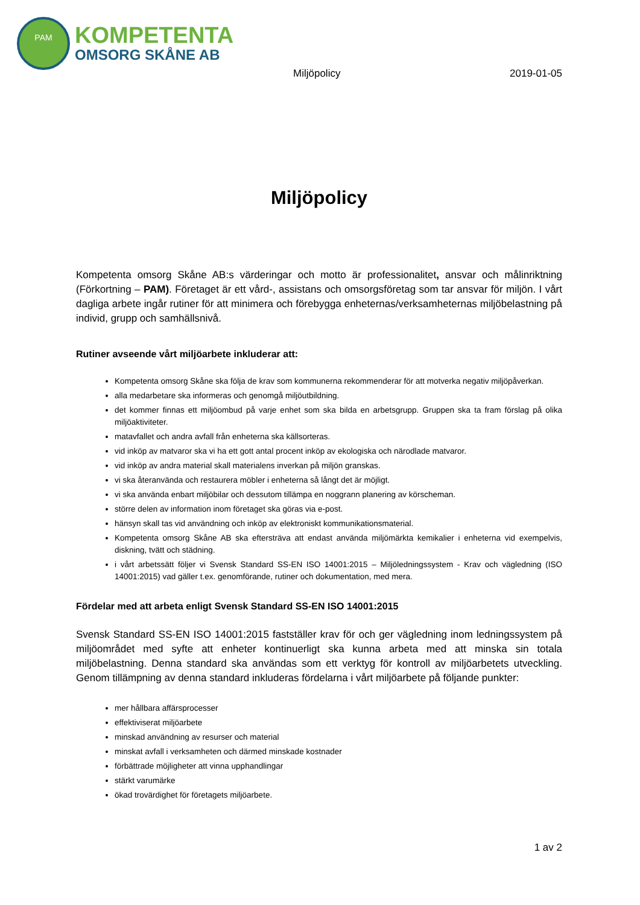PAM
KOMPETENTA
OMSORG SKÅNE AB
Miljöpolicy 2019-01-05
Miljöpolicy
Kompetenta omsorg Skåne AB:s värderingar och motto är professionalitet, ansvar och målinriktning (Förkortning – PAM). Företaget är ett vård-, assistans och omsorgsföretag som tar ansvar för miljön. I vårt dagliga arbete ingår rutiner för att minimera och förebygga enheternas/verksamheternas miljöbelastning på individ, grupp och samhällsnivå.
Rutiner avseende vårt miljöarbete inkluderar att:
Kompetenta omsorg Skåne ska följa de krav som kommunerna rekommenderar för att motverka negativ miljöpåverkan.
alla medarbetare ska informeras och genomgå miljöutbildning.
det kommer finnas ett miljöombud på varje enhet som ska bilda en arbetsgrupp. Gruppen ska ta fram förslag på olika miljöaktiviteter.
matavfallet och andra avfall från enheterna ska källsorteras.
vid inköp av matvaror ska vi ha ett gott antal procent inköp av ekologiska och närodlade matvaror.
vid inköp av andra material skall materialens inverkan på miljön granskas.
vi ska återanvända och restaurera möbler i enheterna så långt det är möjligt.
vi ska använda enbart miljöbilar och dessutom tillämpa en noggrann planering av körscheman.
större delen av information inom företaget ska göras via e-post.
hänsyn skall tas vid användning och inköp av elektroniskt kommunikationsmaterial.
Kompetenta omsorg Skåne AB ska eftersträva att endast använda miljömärkta kemikalier i enheterna vid exempelvis, diskning, tvätt och städning.
i vårt arbetssätt följer vi Svensk Standard SS-EN ISO 14001:2015 – Miljöledningssystem - Krav och vägledning (ISO 14001:2015) vad gäller t.ex. genomförande, rutiner och dokumentation, med mera.
Fördelar med att arbeta enligt Svensk Standard SS-EN ISO 14001:2015
Svensk Standard SS-EN ISO 14001:2015 fastställer krav för och ger vägledning inom ledningssystem på miljöområdet med syfte att enheter kontinuerligt ska kunna arbeta med att minska sin totala miljöbelastning. Denna standard ska användas som ett verktyg för kontroll av miljöarbetets utveckling. Genom tillämpning av denna standard inkluderas fördelarna i vårt miljöarbete på följande punkter:
mer hållbara affärsprocesser
effektiviserat miljöarbete
minskad användning av resurser och material
minskat avfall i verksamheten och därmed minskade kostnader
förbättrade möjligheter att vinna upphandlingar
stärkt varumärke
ökad trovärdighet för företagets miljöarbete.
1 av 2